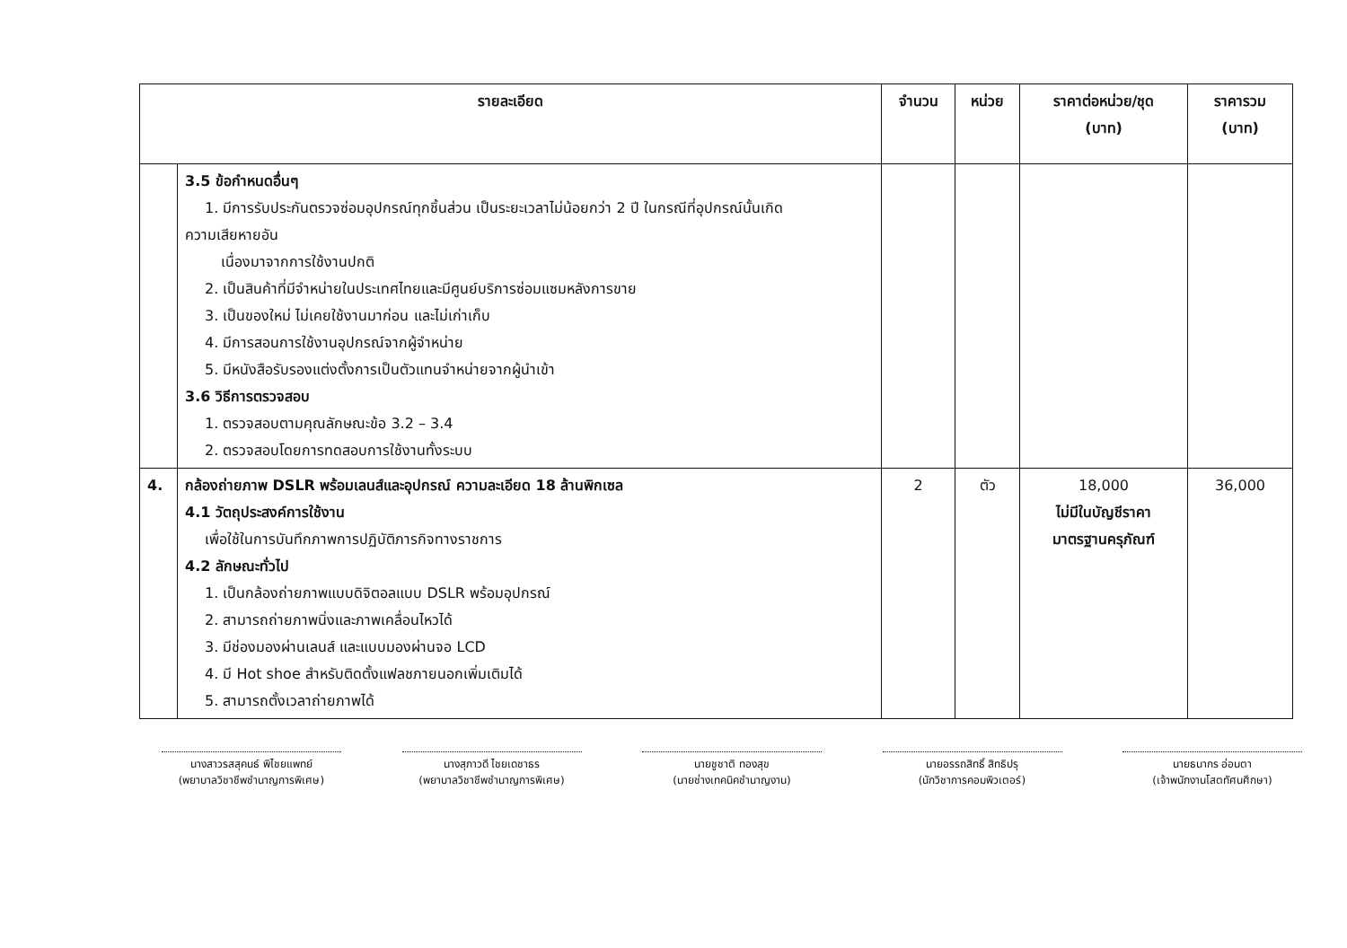| รายละเอียด | | จำนวน | หน่วย | ราคาต่อหน่วย/ชุด (บาท) | ราคารวม (บาท) |
| --- | --- | --- | --- | --- | --- |
| | 3.5 ข้อกำหนดอื่นๆ 1. มีการรับประกันตรวจซ่อมอุปกรณ์ทุกชิ้นส่วน เป็นระยะเวลาไม่น้อยกว่า 2 ปี ในกรณีที่อุปกรณ์นั้นเกิด ความเสียหายอัน เนื่องมาจากการใช้งานปกติ 2. เป็นสินค้าที่มีจำหน่ายในประเทศไทยและมีศูนย์บริการซ่อมแซมหลังการขาย 3. เป็นของใหม่ ไม่เคยใช้งานมาก่อน และไม่เก่าเก็บ 4. มีการสอนการใช้งานอุปกรณ์จากผู้จำหน่าย 5. มีหนังสือรับรองแต่งตั้งการเป็นตัวแทนจำหน่ายจากผู้นำเข้า 3.6 วิธีการตรวจสอบ 1. ตรวจสอบตามคุณลักษณะข้อ 3.2 – 3.4 2. ตรวจสอบโดยการทดสอบการใช้งานทั้งระบบ | | | | |
| 4. | กล้องถ่ายภาพ DSLR พร้อมเลนส์และอุปกรณ์ ความละเอียด 18 ล้านพิกเซล 4.1 วัตถุประสงค์การใช้งาน เพื่อใช้ในการบันทึกภาพการปฏิบัติภารกิจทางราชการ 4.2 ลักษณะทั่วไป 1. เป็นกล้องถ่ายภาพแบบดิจิตอลแบบ DSLR พร้อมอุปกรณ์ 2. สามารถถ่ายภาพนิ่งและภาพเคลื่อนไหวได้ 3. มีช่องมองผ่านเลนส์ และแบบมองผ่านจอ LCD 4. มี Hot shoe สำหรับติดตั้งแฟลชภายนอกเพิ่มเติมได้ 5. สามารถตั้งเวลาถ่ายภาพได้ | 2 | ตัว | 18,000 ไม่มีในบัญชีราคา มาตรฐานครุภัณฑ์ | 36,000 |
นางสาวรสสุคนธ์ พิไชยแพทย์
(พยาบาลวิชาชีพชำนาญการพิเศษ)
นางสุภาวดี ไชยเดชาธร
(พยาบาลวิชาชีพชำนาญการพิเศษ)
นายชูชาติ ทองสุข
(นายช่างเทคนิคชำนาญงาน)
นายอรรถสิทธิ์ สิทธิปรุ
(นักวิชาการคอมพิวเตอร์)
นายธนากร อ่อนตา
(เจ้าพนักงานโสตทัศนศึกษา)